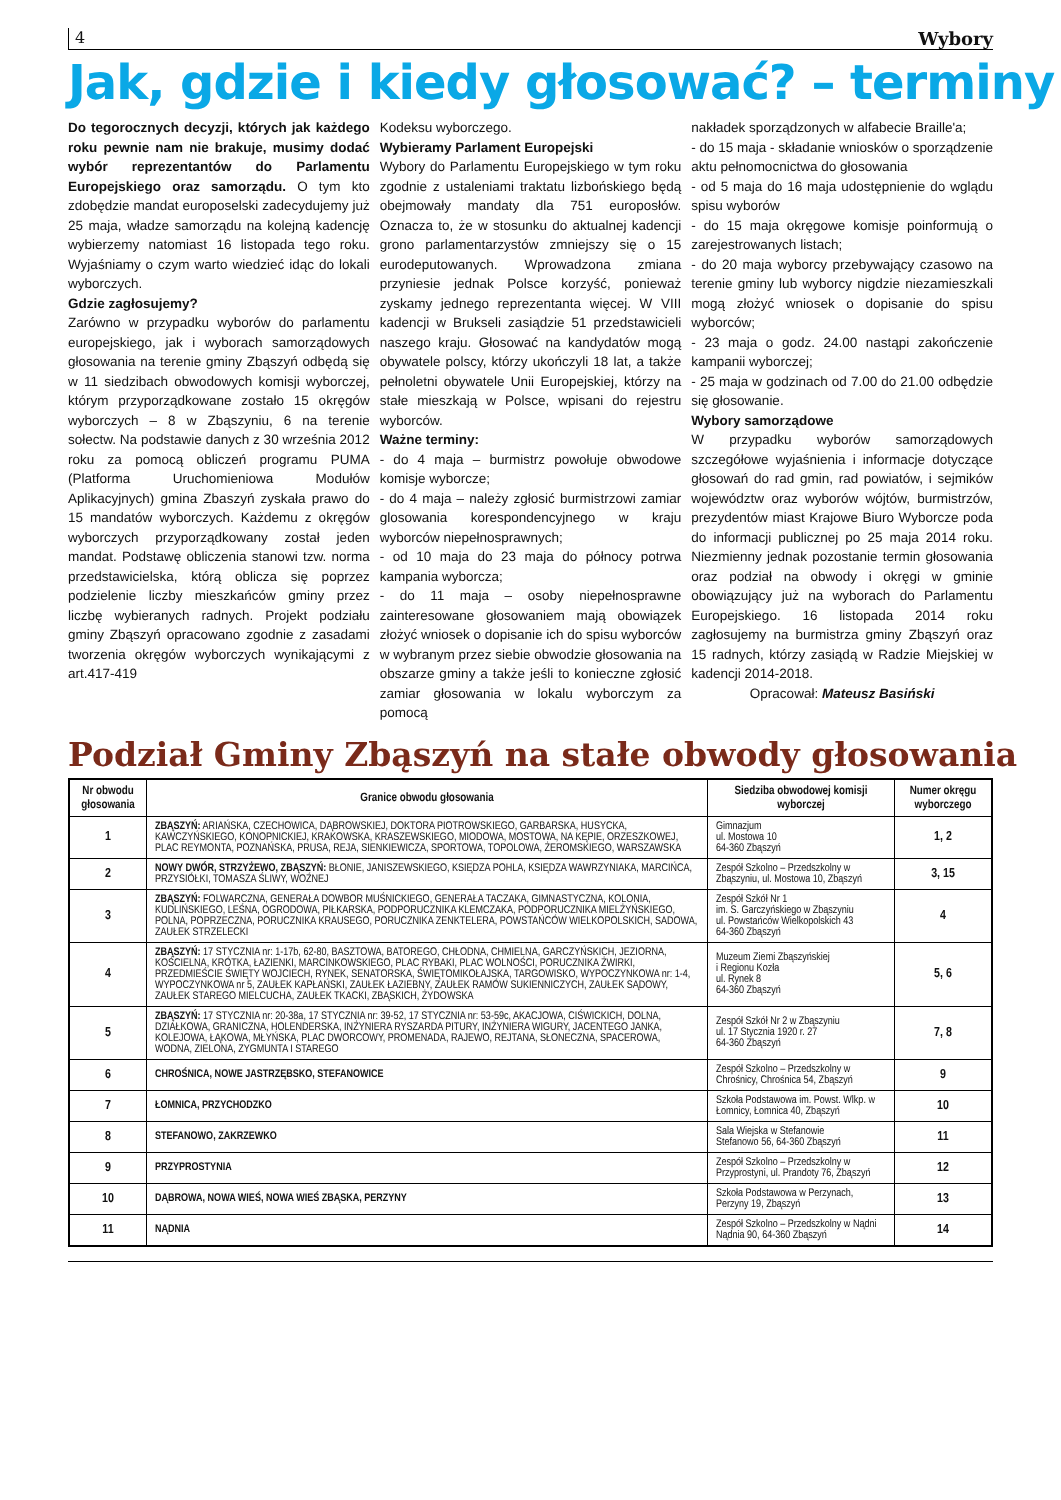4 Wybory
Jak, gdzie i kiedy głosować? – terminy
Do tegorocznych decyzji, których jak każdego roku pewnie nam nie brakuje, musimy dodać wybór reprezentantów do Parlamentu Europejskiego oraz samorządu. O tym kto zdobędzie mandat europoselski zadecydujemy już 25 maja, władze samorządu na kolejną kadencję wybierzemy natomiast 16 listopada tego roku. Wyjaśniamy o czym warto wiedzieć idąc do lokali wyborczych.
Gdzie zagłosujemy?
Zarówno w przypadku wyborów do parlamentu europejskiego, jak i wyborach samorządowych głosowania na terenie gminy Zbąszyń odbędą się w 11 siedzibach obwodowych komisji wyborczej, którym przyporządkowane zostało 15 okręgów wyborczych – 8 w Zbąszyniu, 6 na terenie sołectw. Na podstawie danych z 30 września 2012 roku za pomocą obliczeń programu PUMA (Platforma Uruchomieniowa Modułów Aplikacyjnych) gmina Zbaszyń zyskała prawo do 15 mandatów wyborczych. Każdemu z okręgów wyborczych przyporządkowany został jeden mandat. Podstawę obliczenia stanowi tzw. norma przedstawicielska, którą oblicza się poprzez podzielenie liczby mieszkańców gminy przez liczbę wybieranych radnych. Projekt podziału gminy Zbąszyń opracowano zgodnie z zasadami tworzenia okręgów wyborczych wynikającymi z art.417-419
Kodeksu wyborczego.
Wybieramy Parlament Europejski
Wybory do Parlamentu Europejskiego w tym roku zgodnie z ustaleniami traktatu lizbońskiego będą obejmowały mandaty dla 751 europosłów. Oznacza to, że w stosunku do aktualnej kadencji grono parlamentarzystów zmniejszy się o 15 eurodeputowanych. Wprowadzona zmiana przyniesie jednak Polsce korzyść, ponieważ zyskamy jednego reprezentanta więcej. W VIII kadencji w Brukseli zasiądzie 51 przedstawicieli naszego kraju. Głosować na kandydatów mogą obywatele polscy, którzy ukończyli 18 lat, a także pełnoletni obywatele Unii Europejskiej, którzy na stałe mieszkają w Polsce, wpisani do rejestru wyborców.
Ważne terminy:
- do 4 maja – burmistrz powołuje obwodowe komisje wyborcze;
- do 4 maja – należy zgłosić burmistrzowi zamiar glosowania korespondencyjnego w kraju wyborców niepełnosprawnych;
- od 10 maja do 23 maja do północy potrwa kampania wyborcza;
- do 11 maja – osoby niepełnosprawne zainteresowane głosowaniem mają obowiązek złożyć wniosek o dopisanie ich do spisu wyborców w wybranym przez siebie obwodzie głosowania na obszarze gminy a także jeśli to konieczne zgłosić zamiar głosowania w lokalu wyborczym za pomocą
nakładek sporządzonych w alfabecie Braille'a;
- do 15 maja - składanie wniosków o sporządzenie aktu pełnomocnictwa do głosowania
- od 5 maja do 16 maja udostępnienie do wglądu spisu wyborów
- do 15 maja okręgowe komisje poinformują o zarejestrowanych listach;
- do 20 maja wyborcy przebywający czasowo na terenie gminy lub wyborcy nigdzie niezamieszkali mogą złożyć wniosek o dopisanie do spisu wyborców;
- 23 maja o godz. 24.00 nastąpi zakończenie kampanii wyborczej;
- 25 maja w godzinach od 7.00 do 21.00 odbędzie się głosowanie.
Wybory samorządowe
W przypadku wyborów samorządowych szczegółowe wyjaśnienia i informacje dotyczące głosowań do rad gmin, rad powiatów, i sejmików województw oraz wyborów wójtów, burmistrzów, prezydentów miast Krajowe Biuro Wyborcze poda do informacji publicznej po 25 maja 2014 roku. Niezmienny jednak pozostanie termin głosowania oraz podział na obwody i okręgi w gminie obowiązujący już na wyborach do Parlamentu Europejskiego. 16 listopada 2014 roku zagłosujemy na burmistrza gminy Zbąszyń oraz 15 radnych, którzy zasiądą w Radzie Miejskiej w kadencji 2014-2018.
Opracował: Mateusz Basiński
Podział Gminy Zbąszyń na stałe obwody głosowania
| Nr obwodu głosowania | Granice obwodu głosowania | Siedziba obwodowej komisji wyborczej | Numer okręgu wyborczego |
| --- | --- | --- | --- |
| 1 | ZBĄSZYŃ: ARIAŃSKA, CZECHOWICA, DĄBROWSKIEJ, DOKTORA PIOTROWSKIEGO, GARBARSKA, HUSYCKA, KAWCZYŃSKIEGO, KONOPNICKIEJ, KRAKOWSKA, KRASZEWSKIEGO, MIODOWA, MOSTOWA, NA KĘPIE, ORZESZKOWEJ, PLAC REYMONTA, POZNAŃSKA, PRUSA, REJA, SIENKIEWICZA, SPORTOWA, TOPOLOWA, ŻEROMSKIEGO, WARSZAWSKA | Gimnazjum ul. Mostowa 10 64-360 Zbąszyń | 1, 2 |
| 2 | NOWY DWÓR, STRZYŻEWO, ZBĄSZYŃ: BŁONIE, JANISZEWSKIEGO, KSIĘDZA POHLA, KSIĘDZA WAWRZYNIAKA, MARCIŃCA, PRZYSIÓŁKI, TOMASZA ŚLIWY, WOŹNEJ | Zespół Szkolno – Przedszkolny w Zbąszyniu, ul. Mostowa 10, Zbąszyń | 3, 15 |
| 3 | ZBĄSZYŃ: FOLWARCZNA, GENERAŁA DOWBOR MUŚNICKIEGO, GENERAŁA TACZAKA, GIMNASTYCZNA, KOLONIA, KUDLIŃSKIEGO, LEŚNA, OGRODOWA, PIŁKARSKA, PODPORUCZNIKA KLEMCZAKA, PODPORUCZNIKA MIELŻYŃSKIEGO, POLNA, POPRZECZNA, PORUCZNIKA KRAUSEGO, PORUCZNIKA ZENKTELERA, POWSTAŃCÓW WIELKOPOLSKICH, SADOWA, ZAUŁEK STRZELECKI | Zespół Szkół Nr 1 im. S. Garczyńskiego w Zbąszyniu ul. Powstańców Wielkopolskich 43 64-360 Zbąszyń | 4 |
| 4 | ZBĄSZYŃ: 17 STYCZNIA nr: 1-17b, 62-80, BASZTOWA, BATOREGO, CHŁODNA, CHMIELNA, GARCZYŃSKICH, JEZIORNA, KOŚCIELNA, KRÓTKA, ŁAZIENKI, MARCINKOWSKIEGO, PLAC RYBAKI, PLAC WOLNOŚCI, PORUCZNIKA ŻWIRKI, PRZEDMIEŚCIE ŚWIĘTY WOJCIECH, RYNEK, SENATORSKA, ŚWIĘTOMIKOŁAJSKA, TARGOWISKO, WYPOCZYNKOWA nr: 1-4, WYPOCZYNKOWA nr 5, ZAUŁEK KAPŁAŃSKI, ZAUŁEK ŁAZIEBNY, ZAUŁEK RAMÓW SUKIENNICZYCH, ZAUŁEK SĄDOWY, ZAUŁEK STAREGO MIELCUCHA, ZAUŁEK TKACKI, ZBĄSKICH, ŻYDOWSKA | Muzeum Ziemi Zbąszyńskiej i Regionu Kozła ul. Rynek 8 64-360 Zbąszyń | 5, 6 |
| 5 | ZBĄSZYŃ: 17 STYCZNIA nr: 20-38a, 17 STYCZNIA nr: 39-52, 17 STYCZNIA nr: 53-59c, AKACJOWA, CIŚWICKICH, DOLNA, DZIAŁKOWA, GRANICZNA, HOLENDERSKA, INŻYNIERA RYSZARDA PITURY, INŻYNIERA WIGURY, JACENTEGO JANKA, KOLEJOWA, ŁĄKOWA, MŁYŃSKA, PLAC DWORCOWY, PROMENADA, RAJEWO, REJTANA, SŁONECZNA, SPACEROWA, WODNA, ZIELONA, ZYGMUNTA I STAREGO | Zespół Szkół Nr 2 w Zbąszyniu ul. 17 Stycznia 1920 r. 27 64-360 Zbąszyń | 7, 8 |
| 6 | CHROŚNICA, NOWE JASTRZĘBSKO, STEFANOWICE | Zespół Szkolno – Przedszkolny w Chrośnicy, Chrośnica 54, Zbąszyń | 9 |
| 7 | ŁOMNICA, PRZYCHODZKO | Szkoła Podstawowa im. Powst. Wlkp. w Łomnicy, Łomnica 40, Zbąszyń | 10 |
| 8 | STEFANOWO, ZAKRZEWKO | Sala Wiejska w Stefanowie Stefanowo 56, 64-360 Zbąszyń | 11 |
| 9 | PRZYPROSTYNIA | Zespół Szkolno – Przedszkolny w Przyprostyni, ul. Prandoty 76, Zbąszyń | 12 |
| 10 | DĄBROWA, NOWA WIEŚ, NOWA WIEŚ ZBĄSKA, PERZYNY | Szkoła Podstawowa w Perzynach, Perzyny 19, Zbąszyń | 13 |
| 11 | NĄDNIA | Zespół Szkolno – Przedszkolny w Nądni Nądnia 90, 64-360 Zbąszyń | 14 |